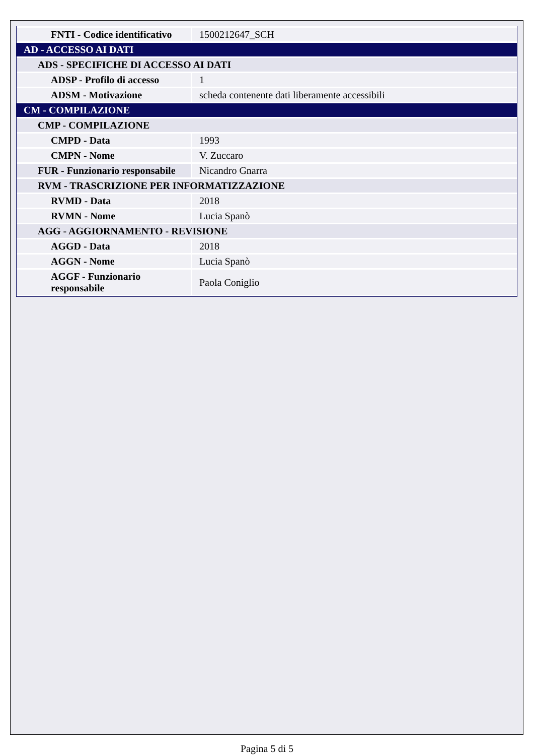| FNTI - Codice identificativo | 1500212647_SCH |
| AD - ACCESSO AI DATI | |
| ADS - SPECIFICHE DI ACCESSO AI DATI | |
| ADSP - Profilo di accesso | 1 |
| ADSM - Motivazione | scheda contenente dati liberamente accessibili |
| CM - COMPILAZIONE | |
| CMP - COMPILAZIONE | |
| CMPD - Data | 1993 |
| CMPN - Nome | V. Zuccaro |
| FUR - Funzionario responsabile | Nicandro Gnarra |
| RVM - TRASCRIZIONE PER INFORMATIZZAZIONE | |
| RVMD - Data | 2018 |
| RVMN - Nome | Lucia Spanò |
| AGG - AGGIORNAMENTO - REVISIONE | |
| AGGD - Data | 2018 |
| AGGN - Nome | Lucia Spanò |
| AGGF - Funzionario responsabile | Paola Coniglio |
Pagina 5 di 5